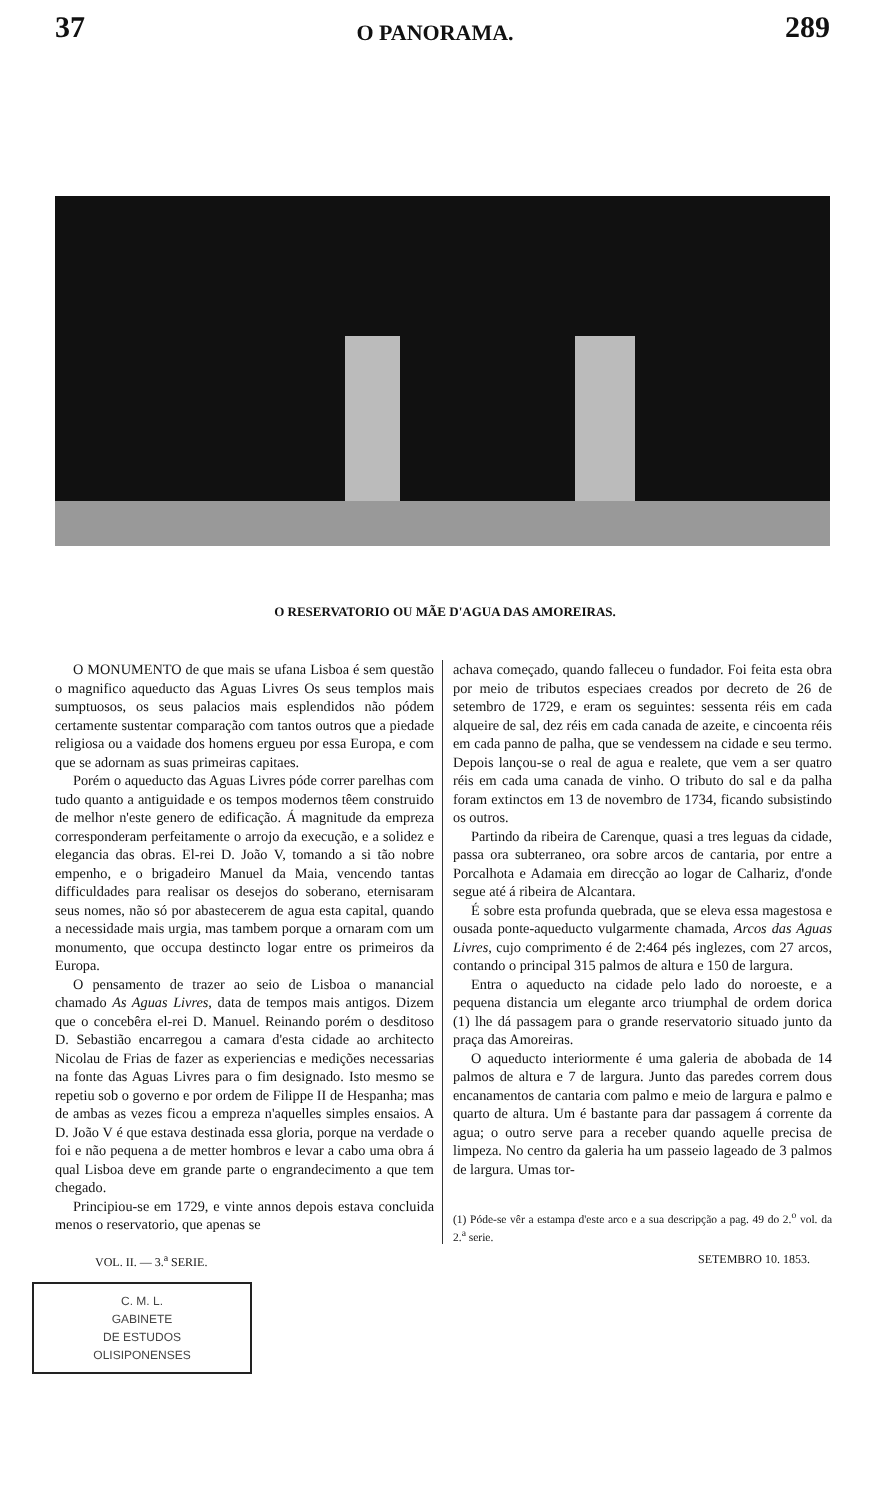37 O PANORAMA. 289
O RESERVATORIO OU MÃE D'AGUA DAS AMOREIRAS.
O MONUMENTO de que mais se ufana Lisboa é sem questão o magnifico aqueducto das Aguas Livres Os seus templos mais sumptuosos, os seus palacios mais esplendidos não pódem certamente sustentar comparação com tantos outros que a piedade religiosa ou a vaidade dos homens ergueu por essa Europa, e com que se adornam as suas primeiras capitaes.
Porém o aqueducto das Aguas Livres póde correr parelhas com tudo quanto a antiguidade e os tempos modernos têem construido de melhor n'este genero de edificação. Á magnitude da empreza corresponderam perfeitamente o arrojo da execução, e a solidez e elegancia das obras. El-rei D. João V, tomando a si tão nobre empenho, e o brigadeiro Manuel da Maia, vencendo tantas difficuldades para realisar os desejos do soberano, eternisaram seus nomes, não só por abastecerem de agua esta capital, quando a necessidade mais urgia, mas tambem porque a ornaram com um monumento, que occupa destincto logar entre os primeiros da Europa.
O pensamento de trazer ao seio de Lisboa o manancial chamado As Aguas Livres, data de tempos mais antigos. Dizem que o concebêra el-rei D. Manuel. Reinando porém o desditoso D. Sebastião encarregou a camara d'esta cidade ao architecto Nicolau de Frias de fazer as experiencias e medições necessarias na fonte das Aguas Livres para o fim designado. Isto mesmo se repetiu sob o governo e por ordem de Filippe II de Hespanha; mas de ambas as vezes ficou a empreza n'aquelles simples ensaios. A D. João V é que estava destinada essa gloria, porque na verdade o foi e não pequena a de metter hombros e levar a cabo uma obra á qual Lisboa deve em grande parte o engrandecimento a que tem chegado.
Principiou-se em 1729, e vinte annos depois estava concluida menos o reservatorio, que apenas se
achava começado, quando falleceu o fundador. Foi feita esta obra por meio de tributos especiaes creados por decreto de 26 de setembro de 1729, e eram os seguintes: sessenta réis em cada alqueire de sal, dez réis em cada canada de azeite, e cincoenta réis em cada panno de palha, que se vendessem na cidade e seu termo. Depois lançou-se o real de agua e realete, que vem a ser quatro réis em cada uma canada de vinho. O tributo do sal e da palha foram extinctos em 13 de novembro de 1734, ficando subsistindo os outros.
Partindo da ribeira de Carenque, quasi a tres leguas da cidade, passa ora subterraneo, ora sobre arcos de cantaria, por entre a Porcalhota e Adamaia em direcção ao logar de Calhariz, d'onde segue até á ribeira de Alcantara.
É sobre esta profunda quebrada, que se eleva essa magestosa e ousada ponte-aqueducto vulgarmente chamada, Arcos das Aguas Livres, cujo comprimento é de 2:464 pés inglezes, com 27 arcos, contando o principal 315 palmos de altura e 150 de largura.
Entra o aqueducto na cidade pelo lado do noroeste, e a pequena distancia um elegante arco triumphal de ordem dorica (1) lhe dá passagem para o grande reservatorio situado junto da praça das Amoreiras.
O aqueducto interiormente é uma galeria de abobada de 14 palmos de altura e 7 de largura. Junto das paredes correm dous encanamentos de cantaria com palmo e meio de largura e palmo e quarto de altura. Um é bastante para dar passagem á corrente da agua; o outro serve para a receber quando aquelle precisa de limpeza. No centro da galeria ha um passeio lageado de 3 palmos de largura. Umas tor-
(1) Póde-se vêr a estampa d'este arco e a sua descripção a pag. 49 do 2.<sup>o</sup> vol. da 2.<sup>a</sup> serie.
VOL. II. — 3.<sup>a</sup> SERIE. SETEMBRO 10. 1853.
C. M. L.
GABINETE
DE ESTUDOS
OLISIPONENSES